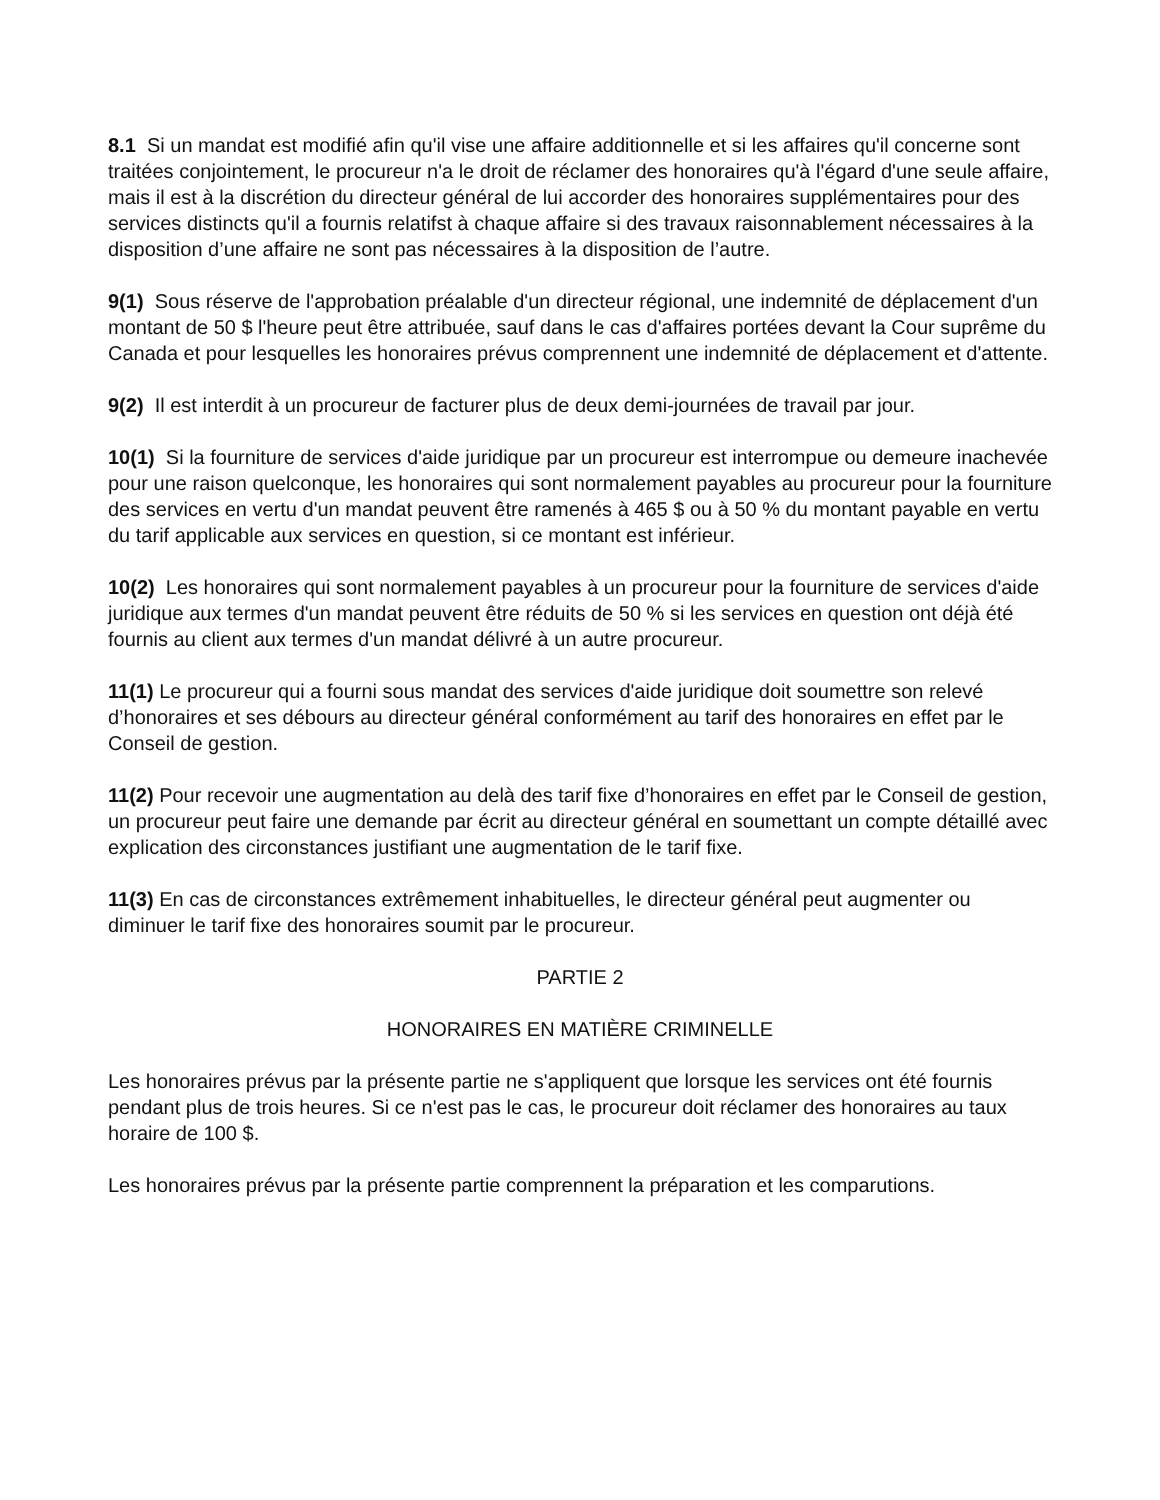8.1 Si un mandat est modifié afin qu'il vise une affaire additionnelle et si les affaires qu'il concerne sont traitées conjointement, le procureur n'a le droit de réclamer des honoraires qu'à l'égard d'une seule affaire, mais il est à la discrétion du directeur général de lui accorder des honoraires supplémentaires pour des services distincts qu'il a fournis relatifst à chaque affaire si des travaux raisonnablement nécessaires à la disposition d’une affaire ne sont pas nécessaires à la disposition de l’autre.
9(1) Sous réserve de l'approbation préalable d'un directeur régional, une indemnité de déplacement d'un montant de 50 $ l'heure peut être attribuée, sauf dans le cas d'affaires portées devant la Cour suprême du Canada et pour lesquelles les honoraires prévus comprennent une indemnité de déplacement et d'attente.
9(2) Il est interdit à un procureur de facturer plus de deux demi-journées de travail par jour.
10(1) Si la fourniture de services d'aide juridique par un procureur est interrompue ou demeure inachevée pour une raison quelconque, les honoraires qui sont normalement payables au procureur pour la fourniture des services en vertu d'un mandat peuvent être ramenés à 465 $ ou à 50 % du montant payable en vertu du tarif applicable aux services en question, si ce montant est inférieur.
10(2) Les honoraires qui sont normalement payables à un procureur pour la fourniture de services d'aide juridique aux termes d'un mandat peuvent être réduits de 50 % si les services en question ont déjà été fournis au client aux termes d'un mandat délivré à un autre procureur.
11(1) Le procureur qui a fourni sous mandat des services d'aide juridique doit soumettre son relevé d’honoraires et ses débours au directeur général conformément au tarif des honoraires en effet par le Conseil de gestion.
11(2) Pour recevoir une augmentation au delà des tarif fixe d’honoraires en effet par le Conseil de gestion, un procureur peut faire une demande par écrit au directeur général en soumettant un compte détaillé avec explication des circonstances justifiant une augmentation de le tarif fixe.
11(3) En cas de circonstances extrêmement inhabituelles, le directeur général peut augmenter ou diminuer le tarif fixe des honoraires soumit par le procureur.
PARTIE 2
HONORAIRES EN MATIÈRE CRIMINELLE
Les honoraires prévus par la présente partie ne s'appliquent que lorsque les services ont été fournis pendant plus de trois heures. Si ce n'est pas le cas, le procureur doit réclamer des honoraires au taux horaire de 100 $.
Les honoraires prévus par la présente partie comprennent la préparation et les comparutions.